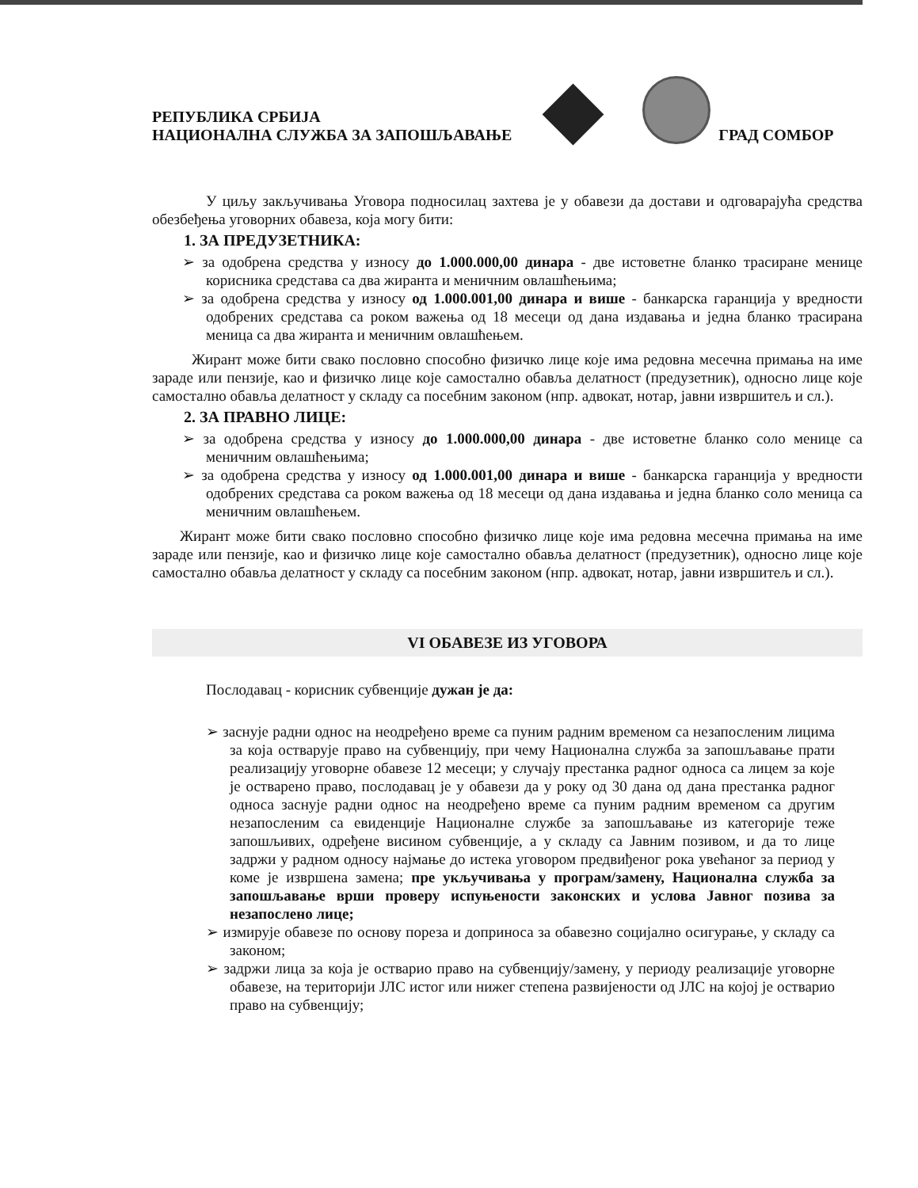РЕПУБЛИКА СРБИЈА
НАЦИОНАЛНА СЛУЖБА ЗА ЗАПОШЉАВАЊЕ
ГРАД СОМБОР
У циљу закључивања Уговора подносилац захтева је у обавези да достави и одговарајућа средства обезбеђења уговорних обавеза, која могу бити:
1. ЗА ПРЕДУЗЕТНИКА:
➢ за одобрена средства у износу до 1.000.000,00 динара - две истоветне бланко трасиране менице корисника средстава са два жиранта и меничним овлашћењима;
➢ за одобрена средства у износу од 1.000.001,00 динара и више - банкарска гаранција у вредности одобрених средстава са роком важења од 18 месеци од дана издавања и једна бланко трасирана меница са два жиранта и меничним овлашћењем.
Жирант може бити свако пословно способно физичко лице које има редовна месечна примања на име зараде или пензије, као и физичко лице које самостално обавља делатност (предузетник), односно лице које самостално обавља делатност у складу са посебним законом (нпр. адвокат, нотар, јавни извршитељ и сл.).
2. ЗА ПРАВНО ЛИЦЕ:
➢ за одобрена средства у износу до 1.000.000,00 динара - две истоветне бланко соло менице са меничним овлашћењима;
➢ за одобрена средства у износу од 1.000.001,00 динара и више - банкарска гаранција у вредности одобрених средстава са роком важења од 18 месеци од дана издавања и једна бланко соло меница са меничним овлашћењем.
Жирант може бити свако пословно способно физичко лице које има редовна месечна примања на име зараде или пензије, као и физичко лице које самостално обавља делатност (предузетник), односно лице које самостално обавља делатност у складу са посебним законом (нпр. адвокат, нотар, јавни извршитељ и сл.).
VI ОБАВЕЗЕ ИЗ УГОВОРА
Послодавац - корисник субвенције дужан је да:
➢ заснује радни однос на неодређено време са пуним радним временом са незапосленим лицима за која остварује право на субвенцију, при чему Национална служба за запошљавање прати реализацију уговорне обавезе 12 месеци; у случају престанка радног односа са лицем за које је остварено право, послодавац је у обавези да у року од 30 дана од дана престанка радног односа заснује радни однос на неодређено време са пуним радним временом са другим незапосленим са евиденције Националне службе за запошљавање из категорије теже запошљивих, одређене висином субвенције, а у складу са Јавним позивом, и да то лице задржи у радном односу најмање до истека уговором предвиђеног рока увећаног за период у коме је извршена замена; пре укључивања у програм/замену, Национална служба за запошљавање врши проверу испуњености законских и услова Јавног позива за незапослено лице;
➢ измирује обавезе по основу пореза и доприноса за обавезно социјално осигурање, у складу са законом;
➢ задржи лица за која је остварио право на субвенцију/замену, у периоду реализације уговорне обавезе, на територији ЈЛС истог или нижег степена развијености од ЈЛС на којој је остварио право на субвенцију;